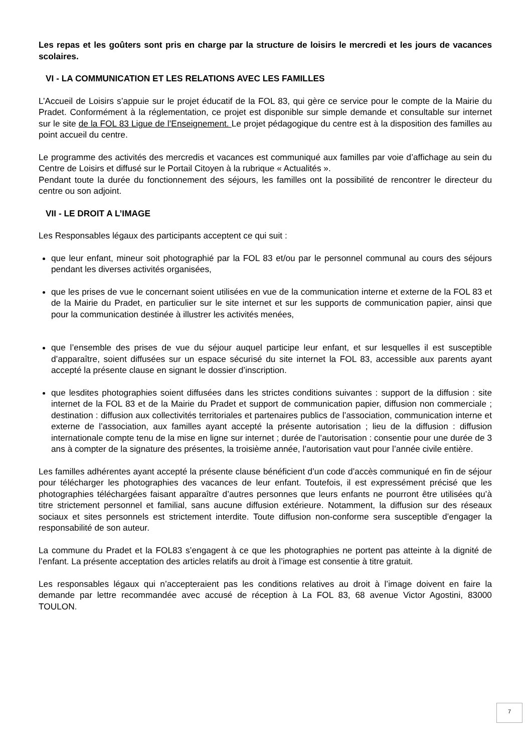Les repas et les goûters sont pris en charge par la structure de loisirs le mercredi et les jours de vacances scolaires.
VI - LA COMMUNICATION ET LES RELATIONS AVEC LES FAMILLES
L’Accueil de Loisirs s’appuie sur le projet éducatif de la FOL 83, qui gère ce service pour le compte de la Mairie du Pradet. Conformément à la réglementation, ce projet est disponible sur simple demande et consultable sur internet sur le site de la FOL 83 Ligue de l’Enseignement. Le projet pédagogique du centre est à la disposition des familles au point accueil du centre.
Le programme des activités des mercredis et vacances est communiqué aux familles par voie d’affichage au sein du Centre de Loisirs et diffusé sur le Portail Citoyen à la rubrique « Actualités ».
Pendant toute la durée du fonctionnement des séjours, les familles ont la possibilité de rencontrer le directeur du centre ou son adjoint.
VII - LE DROIT A L’IMAGE
Les Responsables légaux des participants acceptent ce qui suit :
que leur enfant, mineur soit photographié par la FOL 83 et/ou par le personnel communal au cours des séjours pendant les diverses activités organisées,
que les prises de vue le concernant soient utilisées en vue de la communication interne et externe de la FOL 83 et de la Mairie du Pradet, en particulier sur le site internet et sur les supports de communication papier, ainsi que pour la communication destinée à illustrer les activités menées,
que l’ensemble des prises de vue du séjour auquel participe leur enfant, et sur lesquelles il est susceptible d’apparaître, soient diffusées sur un espace sécurisé du site internet la FOL 83, accessible aux parents ayant accepté la présente clause en signant le dossier d’inscription.
que lesdites photographies soient diffusées dans les strictes conditions suivantes : support de la diffusion : site internet de la FOL 83 et de la Mairie du Pradet et support de communication papier, diffusion non commerciale ; destination : diffusion aux collectivités territoriales et partenaires publics de l’association, communication interne et externe de l’association, aux familles ayant accepté la présente autorisation ; lieu de la diffusion : diffusion internationale compte tenu de la mise en ligne sur internet ; durée de l’autorisation : consentie pour une durée de 3 ans à compter de la signature des présentes, la troisième année, l’autorisation vaut pour l’année civile entière.
Les familles adhérentes ayant accepté la présente clause bénéficient d’un code d’accès communiqué en fin de séjour pour télécharger les photographies des vacances de leur enfant. Toutefois, il est expressément précisé que les photographies téléchargées faisant apparaître d’autres personnes que leurs enfants ne pourront être utilisées qu’à titre strictement personnel et familial, sans aucune diffusion extérieure. Notamment, la diffusion sur des réseaux sociaux et sites personnels est strictement interdite. Toute diffusion non-conforme sera susceptible d’engager la responsabilité de son auteur.
La commune du Pradet et la FOL83 s’engagent à ce que les photographies ne portent pas atteinte à la dignité de l’enfant. La présente acceptation des articles relatifs au droit à l’image est consentie à titre gratuit.
Les responsables légaux qui n’accepteraient pas les conditions relatives au droit à l’image doivent en faire la demande par lettre recommandée avec accusé de réception à La FOL 83, 68 avenue Victor Agostini, 83000 TOULON.
7